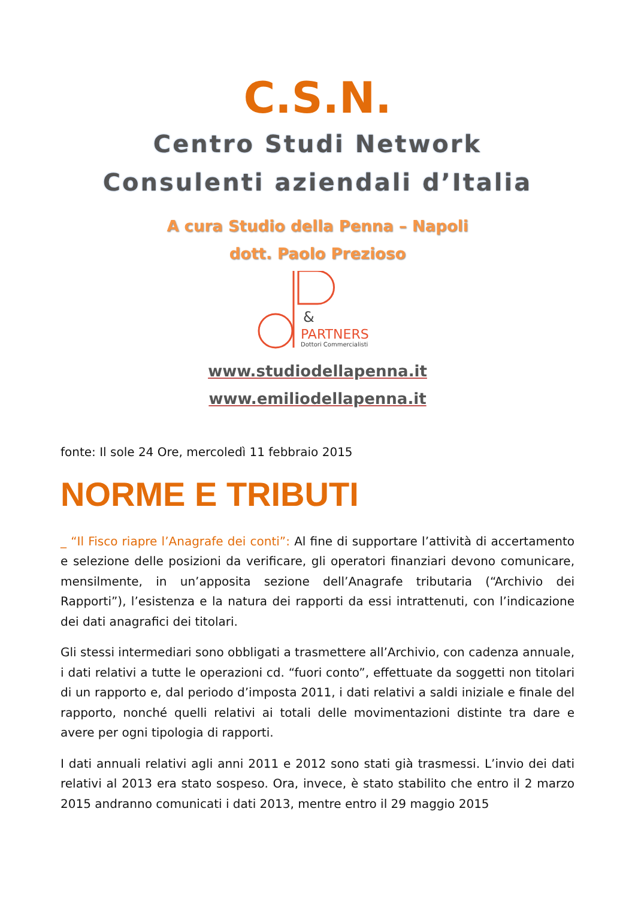C.S.N.
Centro Studi Network
Consulenti aziendali d’Italia
A cura Studio della Penna – Napoli
dott. Paolo Prezioso
&
PARTNERS
Dottori Commercialisti
www.studiodellapenna.it
www.emiliodellapenna.it
fonte: Il sole 24 Ore, mercoledì 11 febbraio 2015
NORME E TRIBUTI
_ “Il Fisco riapre l’Anagrafe dei conti”: Al fine di supportare l’attività di accertamento e selezione delle posizioni da verificare, gli operatori finanziari devono comunicare, mensilmente, in un’apposita sezione dell’Anagrafe tributaria (“Archivio dei Rapporti”), l’esistenza e la natura dei rapporti da essi intrattenuti, con l’indicazione dei dati anagrafici dei titolari.
Gli stessi intermediari sono obbligati a trasmettere all’Archivio, con cadenza annuale, i dati relativi a tutte le operazioni cd. “fuori conto”, effettuate da soggetti non titolari di un rapporto e, dal periodo d’imposta 2011, i dati relativi a saldi iniziale e finale del rapporto, nonché quelli relativi ai totali delle movimentazioni distinte tra dare e avere per ogni tipologia di rapporti.
I dati annuali relativi agli anni 2011 e 2012 sono stati già trasmessi. L’invio dei dati relativi al 2013 era stato sospeso. Ora, invece, è stato stabilito che entro il 2 marzo 2015 andranno comunicati i dati 2013, mentre entro il 29 maggio 2015